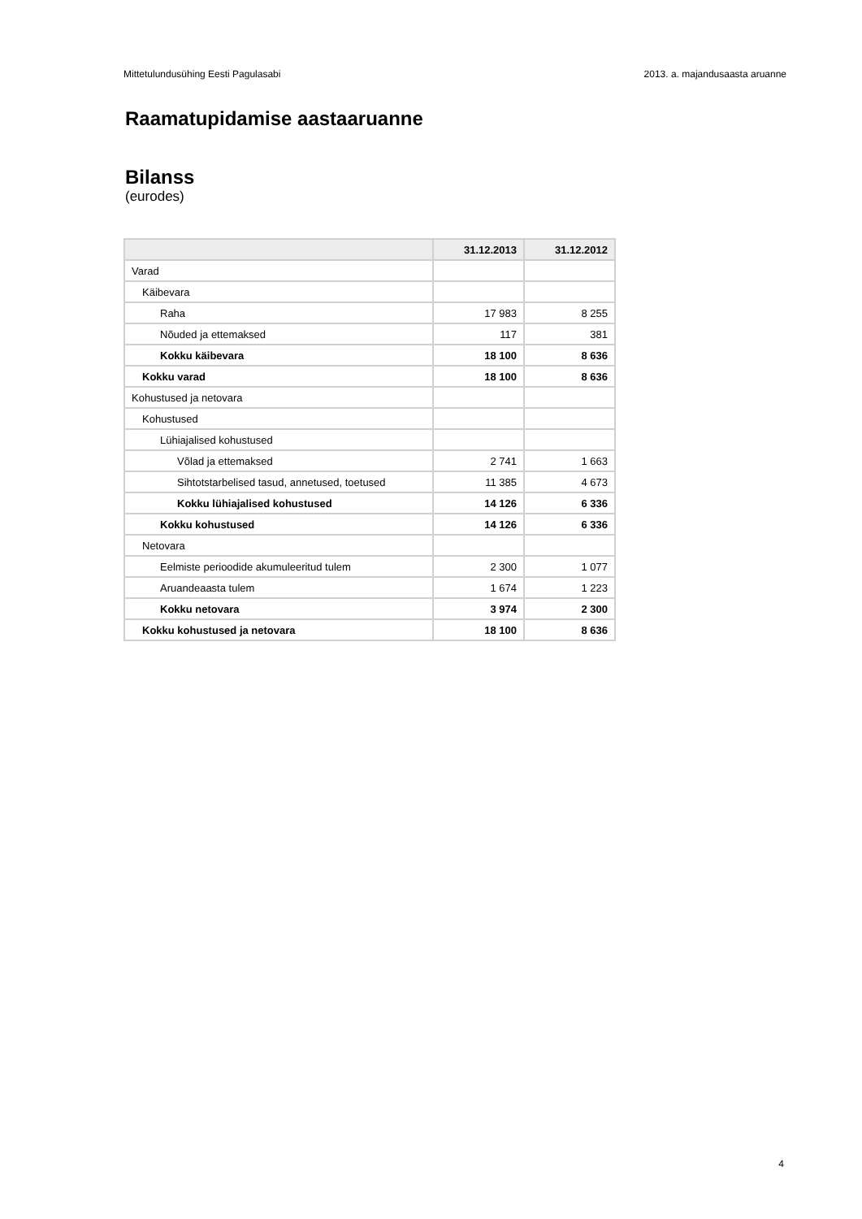Mittetulundusühing Eesti Pagulasabi 2013. a. majandusaasta aruanne
Raamatupidamise aastaaruanne
Bilanss
(eurodes)
| | 31.12.2013 | 31.12.2012 |
| --- | --- | --- |
| Varad | | |
| Käibevara | | |
| Raha | 17 983 | 8 255 |
| Nõuded ja ettemaksed | 117 | 381 |
| Kokku käibevara | 18 100 | 8 636 |
| Kokku varad | 18 100 | 8 636 |
| Kohustused ja netovara | | |
| Kohustused | | |
| Lühiajalised kohustused | | |
| Võlad ja ettemaksed | 2 741 | 1 663 |
| Sihtotstarbelised tasud, annetused, toetused | 11 385 | 4 673 |
| Kokku lühiajalised kohustused | 14 126 | 6 336 |
| Kokku kohustused | 14 126 | 6 336 |
| Netovara | | |
| Eelmiste perioodide akumuleeritud tulem | 2 300 | 1 077 |
| Aruandeaasta tulem | 1 674 | 1 223 |
| Kokku netovara | 3 974 | 2 300 |
| Kokku kohustused ja netovara | 18 100 | 8 636 |
4